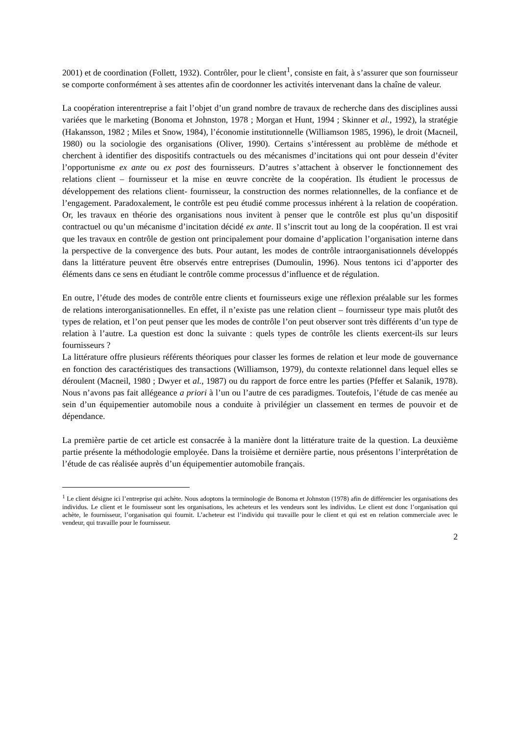2001) et de coordination (Follett, 1932). Contrôler, pour le client<sup>1</sup>, consiste en fait, à s’assurer que son fournisseur se comporte conformément à ses attentes afin de coordonner les activités intervenant dans la chaîne de valeur.
La coopération interentreprise a fait l’objet d’un grand nombre de travaux de recherche dans des disciplines aussi variées que le marketing (Bonoma et Johnston, 1978 ; Morgan et Hunt, 1994 ; Skinner et al., 1992), la stratégie (Hakansson, 1982 ; Miles et Snow, 1984), l’économie institutionnelle (Williamson 1985, 1996), le droit (Macneil, 1980) ou la sociologie des organisations (Oliver, 1990). Certains s’intéressent au problème de méthode et cherchent à identifier des dispositifs contractuels ou des mécanismes d’incitations qui ont pour dessein d’éviter l’opportunisme ex ante ou ex post des fournisseurs. D’autres s’attachent à observer le fonctionnement des relations client – fournisseur et la mise en œuvre concrète de la coopération. Ils étudient le processus de développement des relations client- fournisseur, la construction des normes relationnelles, de la confiance et de l’engagement. Paradoxalement, le contrôle est peu étudié comme processus inhérent à la relation de coopération. Or, les travaux en théorie des organisations nous invitent à penser que le contrôle est plus qu’un dispositif contractuel ou qu’un mécanisme d’incitation décidé ex ante. Il s’inscrit tout au long de la coopération. Il est vrai que les travaux en contrôle de gestion ont principalement pour domaine d’application l’organisation interne dans la perspective de la convergence des buts. Pour autant, les modes de contrôle intraorganisationnels développés dans la littérature peuvent être observés entre entreprises (Dumoulin, 1996). Nous tentons ici d’apporter des éléments dans ce sens en étudiant le contrôle comme processus d’influence et de régulation.
En outre, l’étude des modes de contrôle entre clients et fournisseurs exige une réflexion préalable sur les formes de relations interorganisationnelles. En effet, il n’existe pas une relation client – fournisseur type mais plutôt des types de relation, et l’on peut penser que les modes de contrôle l’on peut observer sont très différents d’un type de relation à l’autre. La question est donc la suivante : quels types de contrôle les clients exercent-ils sur leurs fournisseurs ?
La littérature offre plusieurs référents théoriques pour classer les formes de relation et leur mode de gouvernance en fonction des caractéristiques des transactions (Williamson, 1979), du contexte relationnel dans lequel elles se déroulent (Macneil, 1980 ; Dwyer et al., 1987) ou du rapport de force entre les parties (Pfeffer et Salanik, 1978). Nous n’avons pas fait allégeance a priori à l’un ou l’autre de ces paradigmes. Toutefois, l’étude de cas menée au sein d’un équipementier automobile nous a conduite à privilégier un classement en termes de pouvoir et de dépendance.
La première partie de cet article est consacrée à la manière dont la littérature traite de la question. La deuxième partie présente la méthodologie employée. Dans la troisième et dernière partie, nous présentons l’interprétation de l’étude de cas réalisée auprès d’un équipementier automobile français.
<sup>1</sup> Le client désigne ici l’entreprise qui achète. Nous adoptons la terminologie de Bonoma et Johnston (1978) afin de différencier les organisations des individus. Le client et le fournisseur sont les organisations, les acheteurs et les vendeurs sont les individus. Le client est donc l’organisation qui achète, le fournisseur, l’organisation qui fournit. L’acheteur est l’individu qui travaille pour le client et qui est en relation commerciale avec le vendeur, qui travaille pour le fournisseur.
2